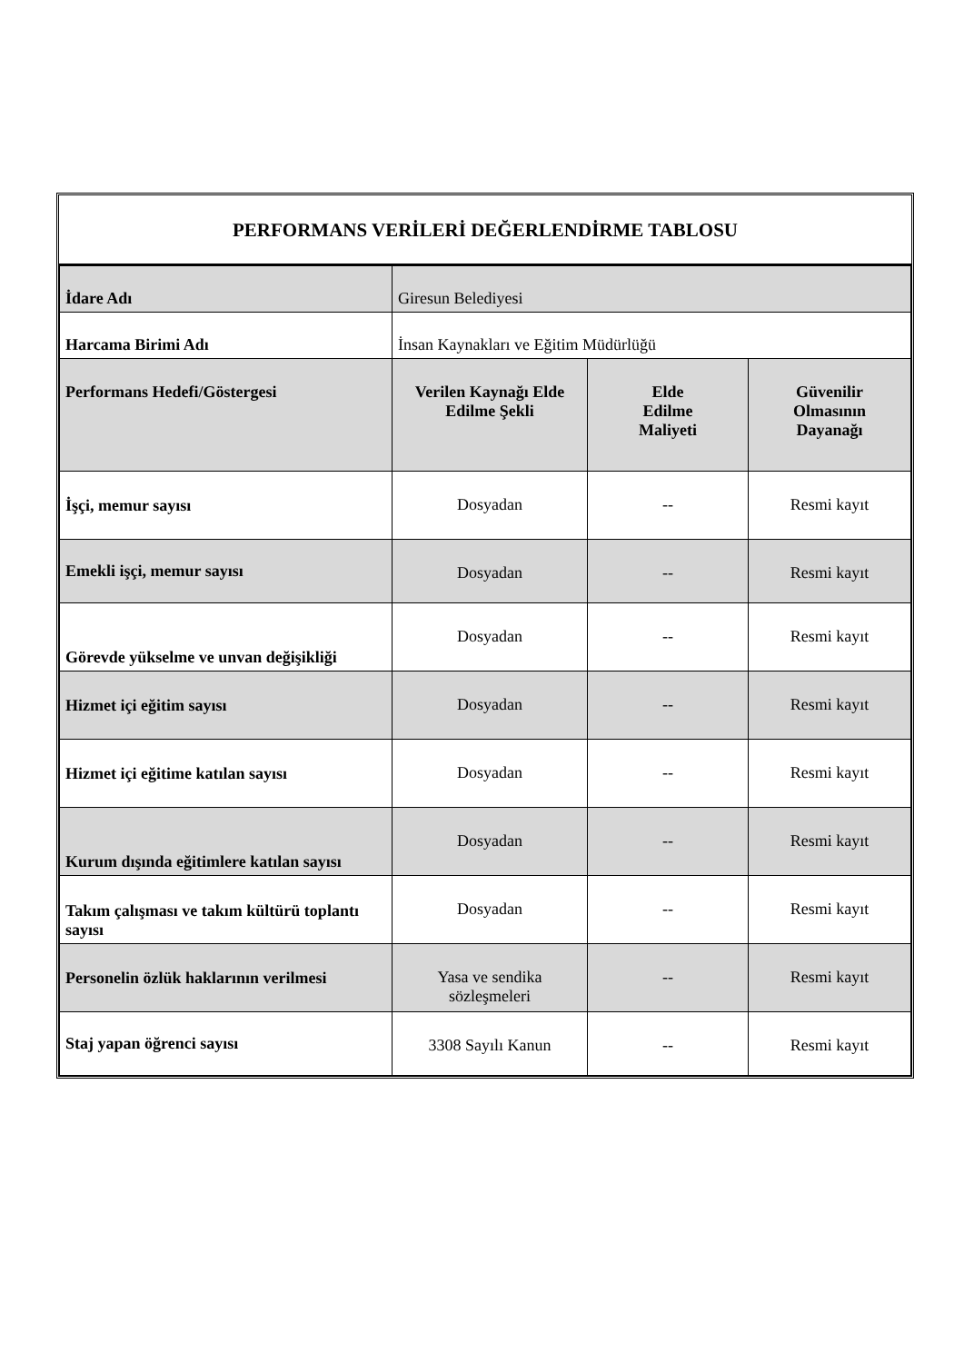PERFORMANS VERİLERİ DEĞERLENDİRME TABLOSU
| İdare Adı | Giresun Belediyesi | | |
| Harcama Birimi Adı | İnsan Kaynakları ve Eğitim Müdürlüğü | | |
| Performans Hedefi/Göstergesi | Verilen Kaynağı Elde Edilme Şekli | Elde Edilme Maliyeti | Güvenilir Olmasının Dayanağı |
| İşçi, memur sayısı | Dosyadan | -- | Resmi kayıt |
| Emekli işçi, memur sayısı | Dosyadan | -- | Resmi kayıt |
| Görevde yükselme ve unvan değişikliği | Dosyadan | -- | Resmi kayıt |
| Hizmet içi eğitim sayısı | Dosyadan | -- | Resmi kayıt |
| Hizmet içi eğitime katılan sayısı | Dosyadan | -- | Resmi kayıt |
| Kurum dışında eğitimlere katılan sayısı | Dosyadan | -- | Resmi kayıt |
| Takım çalışması ve takım kültürü toplantı sayısı | Dosyadan | -- | Resmi kayıt |
| Personelin özlük haklarının verilmesi | Yasa ve sendika sözleşmeleri | -- | Resmi kayıt |
| Staj yapan öğrenci sayısı | 3308 Sayılı Kanun | -- | Resmi kayıt |